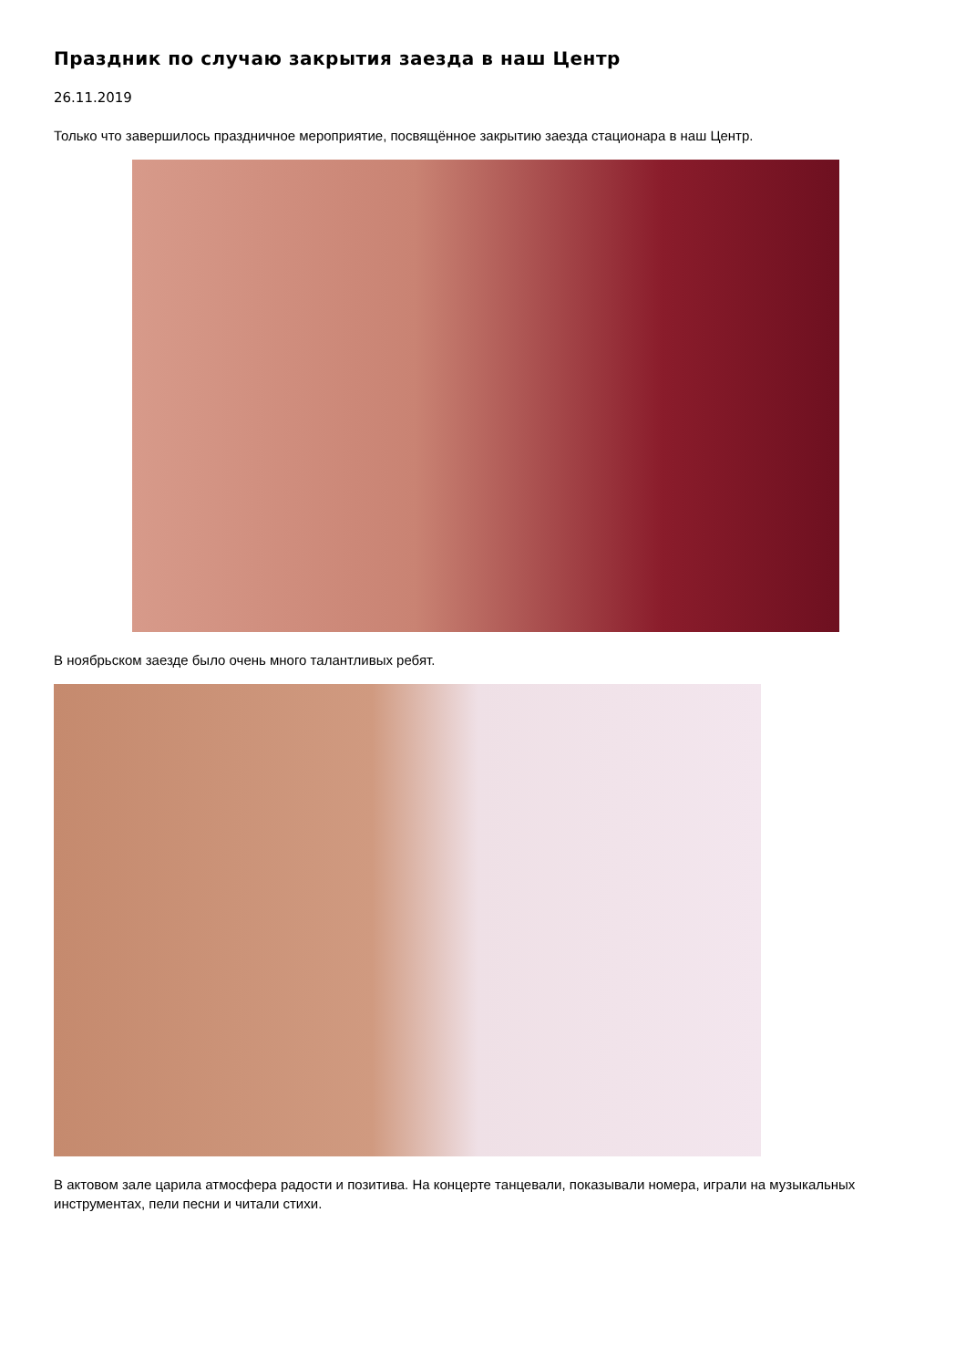Праздник по случаю закрытия заезда в наш Центр
26.11.2019
Только что завершилось праздничное мероприятие, посвящённое закрытию заезда стационара в наш Центр.
В ноябрьском заезде было очень много талантливых ребят.
В актовом зале царила атмосфера радости и позитива. На концерте танцевали, показывали номера, играли на музыкальных инструментах, пели песни и читали стихи.